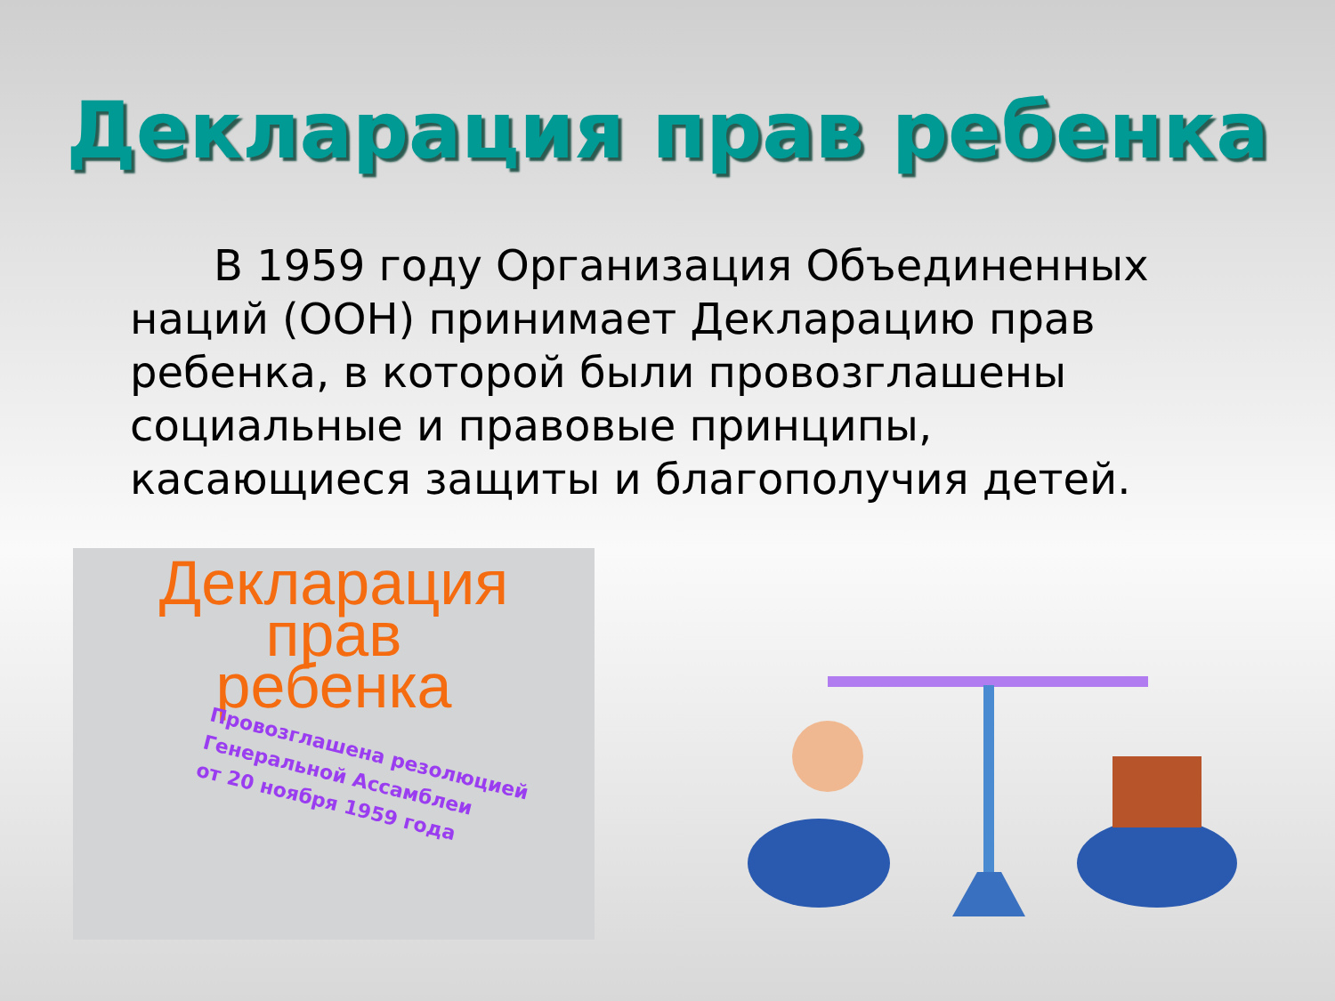Декларация прав ребенка
В 1959 году Организация Объединенных наций (ООН) принимает Декларацию прав ребенка, в которой были провозглашены социальные и правовые принципы, касающиеся защиты и благополучия детей.
Декларация
прав
ребенка
Провозглашена резолюцией
Генеральной Ассамблеи
от 20 ноября 1959 года